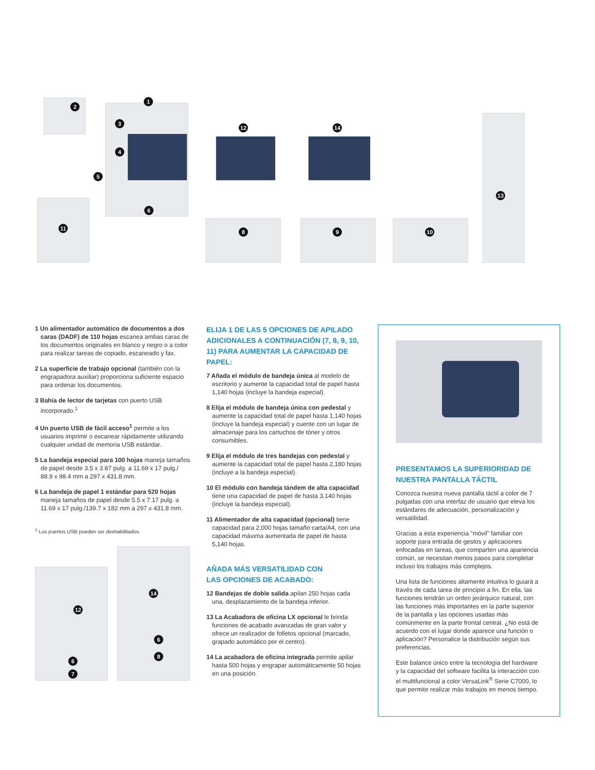1
2
3
4
5
6
11
12 14
8 9 10
13
1 Un alimentador automático de documentos a dos caras (DADF) de 110 hojas escanea ambas caras de los documentos originales en blanco y negro o a color para realizar tareas de copiado, escaneado y fax.
2 La superficie de trabajo opcional (también con la engrapadora auxiliar) proporciona suficiente espacio para ordenar los documentos.
3 Bahía de lector de tarjetas con puerto USB incorporado.<sup>1</sup>
4 Un puerto USB de fácil acceso<sup>1</sup> permite a los usuarios imprimir o escanear rápidamente utilizando cualquier unidad de memoria USB estándar.
5 La bandeja especial para 100 hojas maneja tamaños de papel desde 3.5 x 3.87 pulg. a 11.69 x 17 pulg./ 88.9 x 98.4 mm a 297 x 431.8 mm.
6 La bandeja de papel 1 estándar para 520 hojas maneja tamaños de papel desde 5.5 x 7.17 pulg. a 11.69 x 17 pulg./139.7 x 182 mm a 297 x 431.8 mm.
<sup>1</sup> Los puertos USB pueden ser deshabilitados.
12
6
7
14
6
8
ELIJA 1 DE LAS 5 OPCIONES DE APILADO ADICIONALES A CONTINUACIÓN (7, 8, 9, 10, 11) PARA AUMENTAR LA CAPACIDAD DE PAPEL:
7 Añada el módulo de bandeja única al modelo de escritorio y aumente la capacidad total de papel hasta 1,140 hojas (incluye la bandeja especial).
8 Elija el módulo de bandeja única con pedestal y aumente la capacidad total de papel hasta 1,140 hojas (incluye la bandeja especial) y cuente con un lugar de almacenaje para los cartuchos de tóner y otros consumibles.
9 Elija el módulo de tres bandejas con pedestal y aumente la capacidad total de papel hasta 2,180 hojas (incluye a la bandeja especial).
10 El módulo con bandeja tándem de alta capacidad tiene una capacidad de papel de hasta 3,140 hojas (incluye la bandeja especial).
11 Alimentador de alta capacidad (opcional) tiene capacidad para 2,000 hojas tamaño carta/A4, con una capacidad máxima aumentada de papel de hasta 5,140 hojas.
AÑADA MÁS VERSATILIDAD CON
LAS OPCIONES DE ACABADO:
12 Bandejas de doble salida apilan 250 hojas cada una, desplazamiento de la bandeja inferior.
13 La Acabadora de oficina LX opcional le brinda funciones de acabado avanzadas de gran valor y ofrece un realizador de folletos opcional (marcado, grapado automático por el centro).
14 La acabadora de oficina integrada permite apilar hasta 500 hojas y engrapar automáticamente 50 hojas en una posición.
PRESENTAMOS LA SUPERIORIDAD DE NUESTRA PANTALLA TÁCTIL
Conozca nuestra nueva pantalla táctil a color de 7 pulgadas con una interfaz de usuario que eleva los estándares de adecuación, personalización y versatilidad.
Gracias a esta experiencia "móvil" familiar con soporte para entrada de gestos y aplicaciones enfocadas en tareas, que comparten una apariencia común, se necesitan menos pasos para completar incluso los trabajos más complejos.
Una lista de funciones altamente intuitiva lo guiará a través de cada tarea de principio a fin. En ella, las funciones tendrán un orden jerárquico natural, con las funciones más importantes en la parte superior de la pantalla y las opciones usadas más comúnmente en la parte frontal central. ¿No está de acuerdo con el lugar donde aparece una función o aplicación? Personalice la distribución según sus preferencias.
Este balance único entre la tecnología del hardware y la capacidad del software facilita la interacción con el multifuncional a color VersaLink<sup>®</sup> Serie C7000, lo que permite realizar más trabajos en menos tiempo.